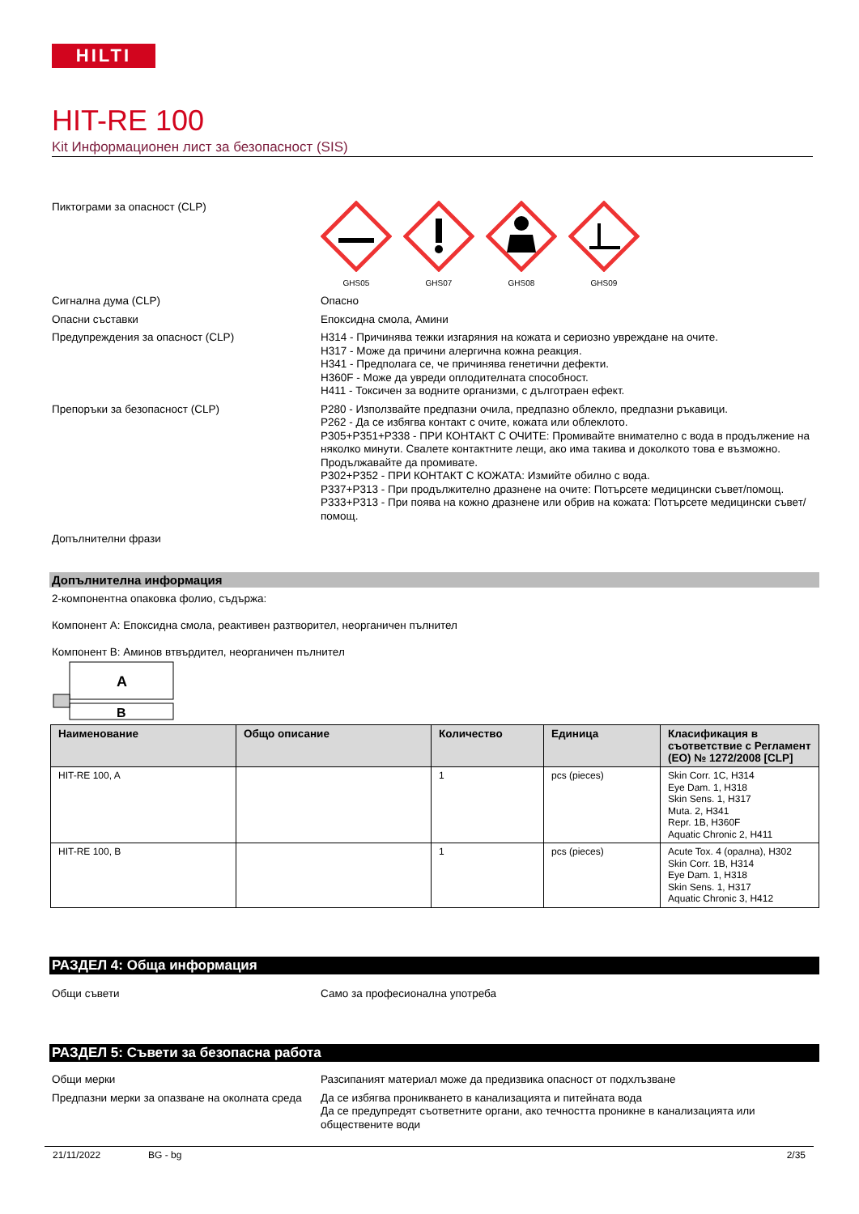HILTI
HIT-RE 100
Kit Информационен лист за безопасност (SIS)
Пиктограми за опасност (CLP)
GHS05
GHS07
GHS08
GHS09
Сигнална дума (CLP) Опасно
Опасни съставки Епоксидна смола, Амини
Предупреждения за опасност (CLP) H314 - Причинява тежки изгаряния на кожата и сериозно увреждане на очите.
H317 - Може да причини алергична кожна реакция.
H341 - Предполага се, че причинява генетични дефекти.
H360F - Може да увреди оплодителната способност.
H411 - Токсичен за водните организми, с дълготраен ефект.
Препоръки за безопасност (CLP) P280 - Използвайте предпазни очила, предпазно облекло, предпазни ръкавици.
P262 - Да се избягва контакт с очите, кожата или облеклото.
P305+P351+P338 - ПРИ КОНТАКТ С ОЧИТЕ: Промивайте внимателно с вода в продължение на няколко минути. Свалете контактните лещи, ако има такива и доколкото това е възможно. Продължавайте да промивате.
P302+P352 - ПРИ КОНТАКТ С КОЖАТА: Измийте обилно с вода.
P337+P313 - При продължително дразнене на очите: Потърсете медицински съвет/помощ.
P333+P313 - При поява на кожно дразнене или обрив на кожата: Потърсете медицински съвет/помощ.
Допълнителни фрази
Допълнителна информация
2-компонентна опаковка фолио, съдържа:
Компонент A: Епоксидна смола, реактивен разтворител, неорганичен пълнител
Компонент B: Аминов втвърдител, неорганичен пълнител
A
B
| Наименование | Общо описание | Количество | Единица | Класификация в съответствие с Регламент (ЕО) № 1272/2008 [CLP] |
| --- | --- | --- | --- | --- |
| HIT-RE 100, A | | 1 | pcs (pieces) | Skin Corr. 1C, H314 Eye Dam. 1, H318 Skin Sens. 1, H317 Muta. 2, H341 Repr. 1B, H360F Aquatic Chronic 2, H411 |
| HIT-RE 100, B | | 1 | pcs (pieces) | Acute Tox. 4 (орална), H302 Skin Corr. 1B, H314 Eye Dam. 1, H318 Skin Sens. 1, H317 Aquatic Chronic 3, H412 |
РАЗДЕЛ 4: Обща информация
Общи съвети Само за професионална употреба
РАЗДЕЛ 5: Съвети за безопасна работа
Общи мерки Разсипаният материал може да предизвика опасност от подхлъзване
Предпазни мерки за опазване на околната среда
Да се избягва проникването в канализацията и питейната вода
Да се предупредят съответните органи, ако течността проникне в канализацията или обществените води
21/11/2022 BG - bg 2/35